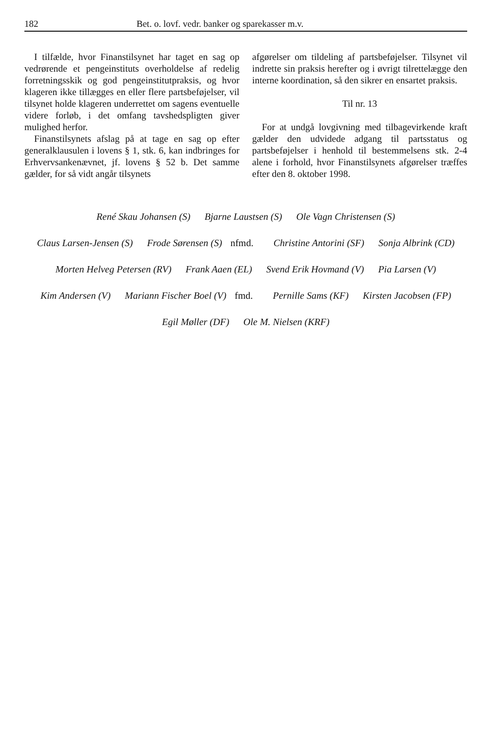182 Bet. o. lovf. vedr. banker og sparekasser m.v.
I tilfælde, hvor Finanstilsynet har taget en sag op vedrørende et pengeinstituts overholdelse af redelig forretningsskik og god pengeinstitut­praksis, og hvor klageren ikke tillægges en eller flere partsbeføjelser, vil tilsynet holde klageren underrettet om sagens eventuelle videre forløb, i det omfang tavshedspligten giver mulighed her­for.
Finanstilsynets afslag på at tage en sag op efter generalklausulen i lovens § 1, stk. 6, kan ind­bringes for Erhvervsankenævnet, jf. lovens § 52 b. Det samme gælder, for så vidt angår tilsynets
afgørelser om tildeling af partsbeføjelser. Tilsy­net vil indrette sin praksis herefter og i øvrigt til­rettelægge den interne koordination, så den sik­rer en ensartet praksis.
Til nr. 13
For at undgå lovgivning med tilbagevirkende kraft gælder den udvidede adgang til partsstatus og partsbeføjelser i henhold til bestemmelsens stk. 2-4 alene i forhold, hvor Finanstilsynets af­gørelser træffes efter den 8. oktober 1998.
René Skau Johansen (S) Bjarne Laustsen (S) Ole Vagn Christensen (S)
Claus Larsen-Jensen (S) Frode Sørensen (S) nfmd. Christine Antorini (SF) Sonja Albrink (CD)
Morten Helveg Petersen (RV) Frank Aaen (EL) Svend Erik Hovmand (V) Pia Larsen (V)
Kim Andersen (V) Mariann Fischer Boel (V) fmd. Pernille Sams (KF) Kirsten Jacobsen (FP)
Egil Møller (DF) Ole M. Nielsen (KRF)